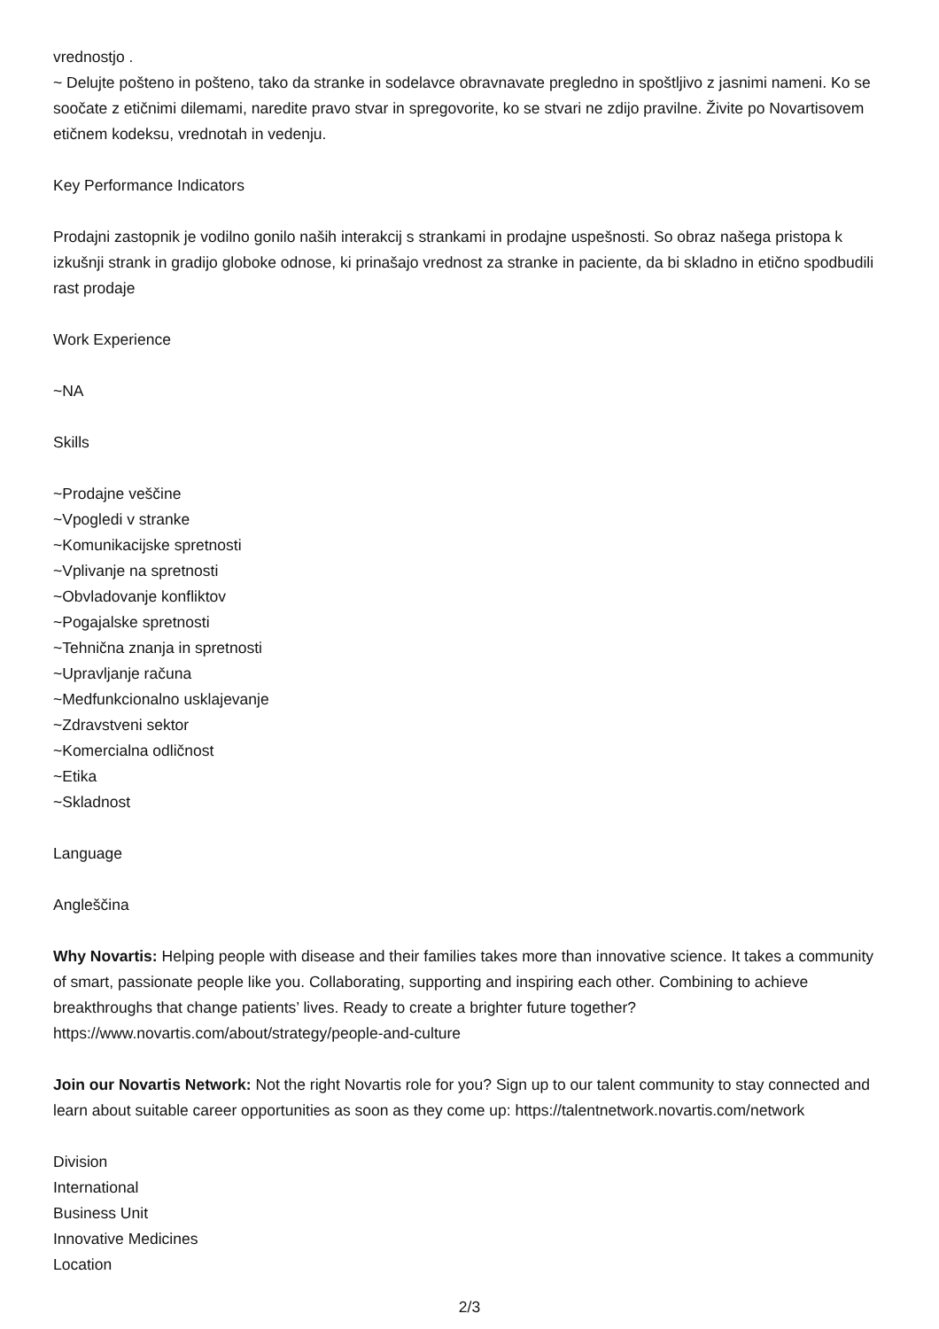vrednostjo .
~ Delujte pošteno in pošteno, tako da stranke in sodelavce obravnavate pregledno in spoštljivo z jasnimi nameni. Ko se soočate z etičnimi dilemami, naredite pravo stvar in spregovorite, ko se stvari ne zdijo pravilne. Živite po Novartisovem etičnem kodeksu, vrednotah in vedenju.
Key Performance Indicators
Prodajni zastopnik je vodilno gonilo naših interakcij s strankami in prodajne uspešnosti. So obraz našega pristopa k izkušnji strank in gradijo globoke odnose, ki prinašajo vrednost za stranke in paciente, da bi skladno in etično spodbudili rast prodaje
Work Experience
~NA
Skills
~Prodajne veščine
~Vpogledi v stranke
~Komunikacijske spretnosti
~Vplivanje na spretnosti
~Obvladovanje konfliktov
~Pogajalske spretnosti
~Tehnična znanja in spretnosti
~Upravljanje računa
~Medfunkcionalno usklajevanje
~Zdravstveni sektor
~Komercialna odličnost
~Etika
~Skladnost
Language
Angleščina
Why Novartis: Helping people with disease and their families takes more than innovative science. It takes a community of smart, passionate people like you. Collaborating, supporting and inspiring each other. Combining to achieve breakthroughs that change patients’ lives. Ready to create a brighter future together? https://www.novartis.com/about/strategy/people-and-culture
Join our Novartis Network: Not the right Novartis role for you? Sign up to our talent community to stay connected and learn about suitable career opportunities as soon as they come up: https://talentnetwork.novartis.com/network
Division
International
Business Unit
Innovative Medicines
Location
2/3